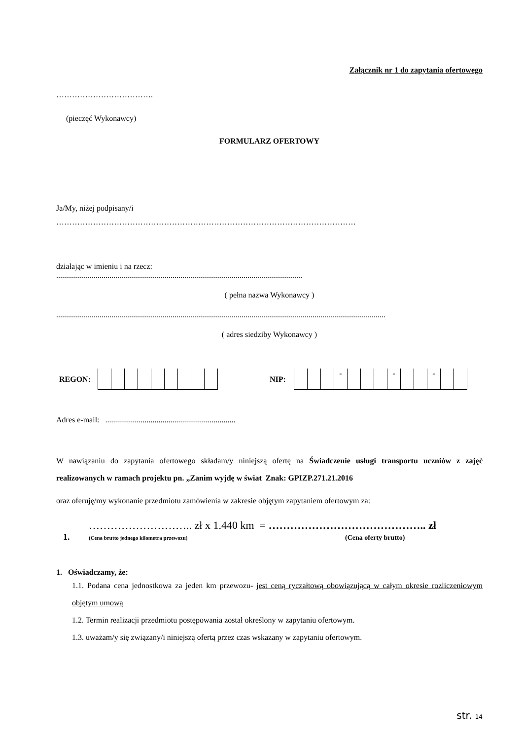Załącznik nr 1 do zapytania ofertowego
……………………………….
(pieczęć Wykonawcy)
FORMULARZ OFERTOWY
Ja/My, niżej podpisany/i
……………………………………………………………………………………………………
działając w imieniu i na rzecz:
.............................................................................................................................
( pełna nazwa Wykonawcy )
.......................................................................................................................................................................
( adres siedziby Wykonawcy )
REGON: NIP:
| | | | - | | | | - | | | - | | |
Adres e-mail: ..................................................................
W nawiązaniu do zapytania ofertowego składam/y niniejszą ofertę na Świadczenie usługi transportu uczniów z zajęć realizowanych w ramach projektu pn. „Zanim wyjdę w świat Znak: GPIZP.271.21.2016
oraz oferuję/my wykonanie przedmiotu zamówienia w zakresie objętym zapytaniem ofertowym za:
……………………….. zł x 1.440 km = …………………………………….. zł
1. (Cena brutto jednego kilometra przewozu) (Cena oferty brutto)
1. Oświadczamy, że:
1.1. Podana cena jednostkowa za jeden km przewozu- jest ceną ryczałtową obowiązującą w całym okresie rozliczeniowym objętym umową
1.2. Termin realizacji przedmiotu postępowania został określony w zapytaniu ofertowym.
1.3. uważam/y się związany/i niniejszą ofertą przez czas wskazany w zapytaniu ofertowym.
str. 14